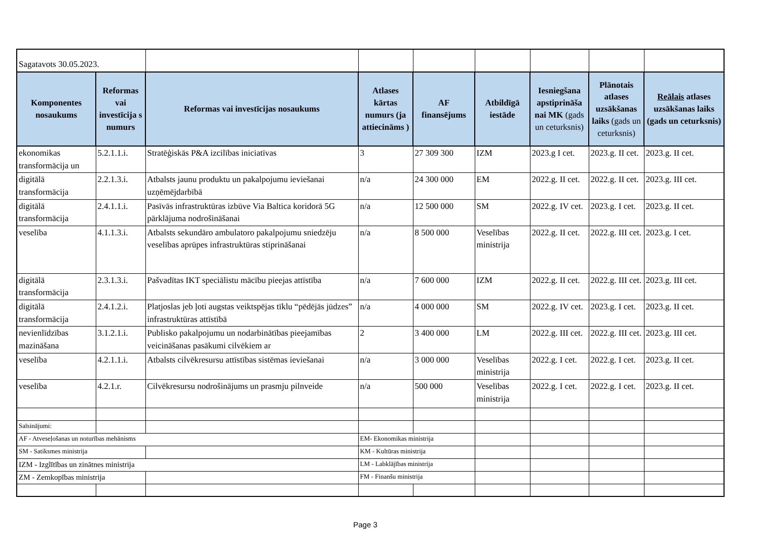| Sagatavots 30.05.2023. | | | | | | | | |
| Komponentes nosaukums | Reformas vai investīcija s numurs | Reformas vai investīcijas nosaukums | Atlases kārtas numurs (ja attiecināms ) | AF finansējums | Atbildīgā iestāde | Iesniegšana apstiprināša nai MK (gads un ceturksnis) | Plānotais atlases uzsākšanas laiks (gads un ceturksnis) | Reālais atlases uzsākšanas laiks (gads un ceturksnis) |
| ekonomikas transformācija un | 5.2.1.1.i. | Stratēģiskās P&A izcilības iniciatīvas | 3 | 27 309 300 | IZM | 2023.g I cet. | 2023.g. II cet. | 2023.g. II cet. |
| digitālā transformācija | 2.2.1.3.i. | Atbalsts jaunu produktu un pakalpojumu ieviešanai uzņēmējdarbībā | n/a | 24 300 000 | EM | 2022.g. II cet. | 2022.g. II cet. | 2023.g. III cet. |
| digitālā transformācija | 2.4.1.1.i. | Pasīvās infrastruktūras izbūve Via Baltica koridorā 5G pārklājuma nodrošināšanai | n/a | 12 500 000 | SM | 2022.g. IV cet. | 2023.g. I cet. | 2023.g. II cet. |
| veselība | 4.1.1.3.i. | Atbalsts sekundāro ambulatoro pakalpojumu sniedzēju veselības aprūpes infrastruktūras stiprināšanai | n/a | 8 500 000 | Veselības ministrija | 2022.g. II cet. | 2022.g. III cet. | 2023.g. I cet. |
| digitālā transformācija | 2.3.1.3.i. | Pašvadītas IKT speciālistu mācību pieejas attīstība | n/a | 7 600 000 | IZM | 2022.g. II cet. | 2022.g. III cet. | 2023.g. III cet. |
| digitālā transformācija | 2.4.1.2.i. | Platjoslas jeb ļoti augstas veiktspējas tīklu “pēdējās jūdzes” infrastruktūras attīstībā | n/a | 4 000 000 | SM | 2022.g. IV cet. | 2023.g. I cet. | 2023.g. II cet. |
| nevienlīdzības mazināšana | 3.1.2.1.i. | Publisko pakalpojumu un nodarbinātības pieejamības veicināšanas pasākumi cilvēkiem ar | 2 | 3 400 000 | LM | 2022.g. III cet. | 2022.g. III cet. | 2023.g. III cet. |
| veselība | 4.2.1.1.i. | Atbalsts cilvēkresursu attīstības sistēmas ieviešanai | n/a | 3 000 000 | Veselības ministrija | 2022.g. I cet. | 2022.g. I cet. | 2023.g. II cet. |
| veselība | 4.2.1.r. | Cilvēkresursu nodrošinājums un prasmju pilnveide | n/a | 500 000 | Veselības ministrija | 2022.g. I cet. | 2022.g. I cet. | 2023.g. II cet. |
| Saīsinājumi: | | | | | | | | |
| AF - Atveseļošanas un noturības mehānisms | | | EM- Ekonomikas ministrija | | | | | |
| SM - Satiksmes ministrija | | | KM - Kultūras ministrija | | | | | |
| IZM - Izglītības un zinātnes ministrija | | | LM - Labklājības ministrija | | | | | |
| ZM - Zemkopības ministrija | | | FM - Finanšu ministrija | | | | | |
Page 3